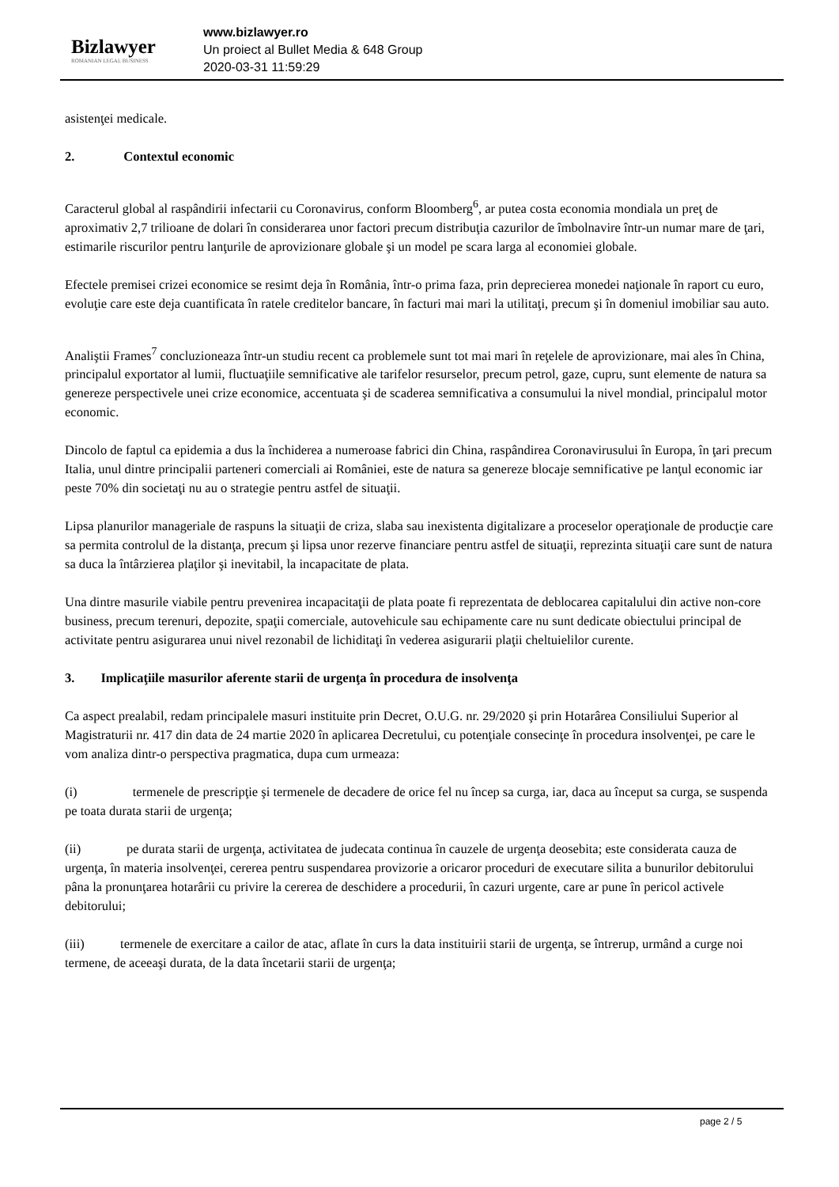Bizlawyer
ROMANIAN LEGAL BUSINESS
www.bizlawyer.ro
Un proiect al Bullet Media & 648 Group
2020-03-31 11:59:29
asistenţei medicale.
2. Contextul economic
Caracterul global al raspândirii infectarii cu Coronavirus, conform Bloomberg<sup>6</sup>, ar putea costa economia mondiala un preţ de aproximativ 2,7 trilioane de dolari în considerarea unor factori precum distribuţia cazurilor de îmbolnavire într-un numar mare de ţari, estimarile riscurilor pentru lanţurile de aprovizionare globale şi un model pe scara larga al economiei globale.
Efectele premisei crizei economice se resimt deja în România, într-o prima faza, prin deprecierea monedei naţionale în raport cu euro, evoluţie care este deja cuantificata în ratele creditelor bancare, în facturi mai mari la utilitaţi, precum şi în domeniul imobiliar sau auto.
Analiştii Frames<sup>7</sup> concluzioneaza într-un studiu recent ca problemele sunt tot mai mari în reţelele de aprovizionare, mai ales în China, principalul exportator al lumii, fluctuaţiile semnificative ale tarifelor resurselor, precum petrol, gaze, cupru, sunt elemente de natura sa genereze perspectivele unei crize economice, accentuata şi de scaderea semnificativa a consumului la nivel mondial, principalul motor economic.
Dincolo de faptul ca epidemia a dus la închiderea a numeroase fabrici din China, raspândirea Coronavirusului în Europa, în ţari precum Italia, unul dintre principalii parteneri comerciali ai României, este de natura sa genereze blocaje semnificative pe lanţul economic iar peste 70% din societaţi nu au o strategie pentru astfel de situaţii.
Lipsa planurilor manageriale de raspuns la situaţii de criza, slaba sau inexistenta digitalizare a proceselor operaţionale de producţie care sa permita controlul de la distanţa, precum şi lipsa unor rezerve financiare pentru astfel de situaţii, reprezinta situaţii care sunt de natura sa duca la întârzierea plaţilor şi inevitabil, la incapacitate de plata.
Una dintre masurile viabile pentru prevenirea incapacitaţii de plata poate fi reprezentata de deblocarea capitalului din active non-core business, precum terenuri, depozite, spaţii comerciale, autovehicule sau echipamente care nu sunt dedicate obiectului principal de activitate pentru asigurarea unui nivel rezonabil de lichiditaţi în vederea asigurarii plaţii cheltuielilor curente.
3. Implicaţiile masurilor aferente starii de urgenţa în procedura de insolvenţa
Ca aspect prealabil, redam principalele masuri instituite prin Decret, O.U.G. nr. 29/2020 şi prin Hotarârea Consiliului Superior al Magistraturii nr. 417 din data de 24 martie 2020 în aplicarea Decretului, cu potenţiale consecinţe în procedura insolvenţei, pe care le vom analiza dintr-o perspectiva pragmatica, dupa cum urmeaza:
(i) termenele de prescripţie şi termenele de decadere de orice fel nu încep sa curga, iar, daca au început sa curga, se suspenda pe toata durata starii de urgenţa;
(ii) pe durata starii de urgenţa, activitatea de judecata continua în cauzele de urgenţa deosebita; este considerata cauza de urgenţa, în materia insolvenţei, cererea pentru suspendarea provizorie a oricaror proceduri de executare silita a bunurilor debitorului pâna la pronunţarea hotarârii cu privire la cererea de deschidere a procedurii, în cazuri urgente, care ar pune în pericol activele debitorului;
(iii) termenele de exercitare a cailor de atac, aflate în curs la data instituirii starii de urgenţa, se întrerup, urmând a curge noi termene, de aceeaşi durata, de la data încetarii starii de urgenţa;
page 2 / 5